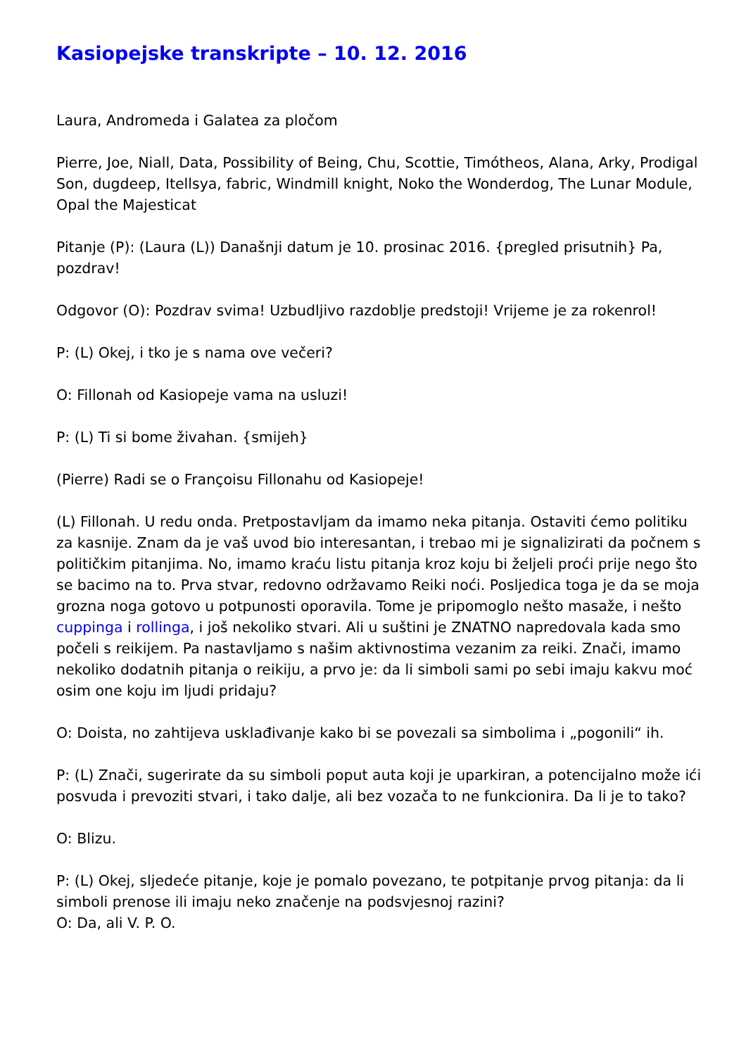Kasiopejske transkripte – 10. 12. 2016
Laura, Andromeda i Galatea za pločom
Pierre, Joe, Niall, Data, Possibility of Being, Chu, Scottie, Timótheos, Alana, Arky, Prodigal Son, dugdeep, Itellsya, fabric, Windmill knight, Noko the Wonderdog, The Lunar Module, Opal the Majesticat
Pitanje (P): (Laura (L)) Današnji datum je 10. prosinac 2016. {pregled prisutnih} Pa, pozdrav!
Odgovor (O): Pozdrav svima! Uzbudljivo razdoblje predstoji! Vrijeme je za rokenrol!
P: (L) Okej, i tko je s nama ove večeri?
O: Fillonah od Kasiopeje vama na usluzi!
P: (L) Ti si bome živahan. {smijeh}
(Pierre) Radi se o Françoisu Fillonahu od Kasiopeje!
(L) Fillonah. U redu onda. Pretpostavljam da imamo neka pitanja. Ostaviti ćemo politiku za kasnije. Znam da je vaš uvod bio interesantan, i trebao mi je signalizirati da počnem s političkim pitanjima. No, imamo kraću listu pitanja kroz koju bi željeli proći prije nego što se bacimo na to. Prva stvar, redovno održavamo Reiki noći. Posljedica toga je da se moja grozna noga gotovo u potpunosti oporavila. Tome je pripomoglo nešto masaže, i nešto cuppinga i rollinga, i još nekoliko stvari. Ali u suštini je ZNATNO napredovala kada smo počeli s reikijem. Pa nastavljamo s našim aktivnostima vezanim za reiki. Znači, imamo nekoliko dodatnih pitanja o reikiju, a prvo je: da li simboli sami po sebi imaju kakvu moć osim one koju im ljudi pridaju?
O: Doista, no zahtijeva usklađivanje kako bi se povezali sa simbolima i „pogonili“ ih.
P: (L) Znači, sugerirate da su simboli poput auta koji je uparkiran, a potencijalno može ići posvuda i prevoziti stvari, i tako dalje, ali bez vozača to ne funkcionira. Da li je to tako?
O: Blizu.
P: (L) Okej, sljedeće pitanje, koje je pomalo povezano, te potpitanje prvog pitanja: da li simboli prenose ili imaju neko značenje na podsvjesnoj razini?
O: Da, ali V. P. O.